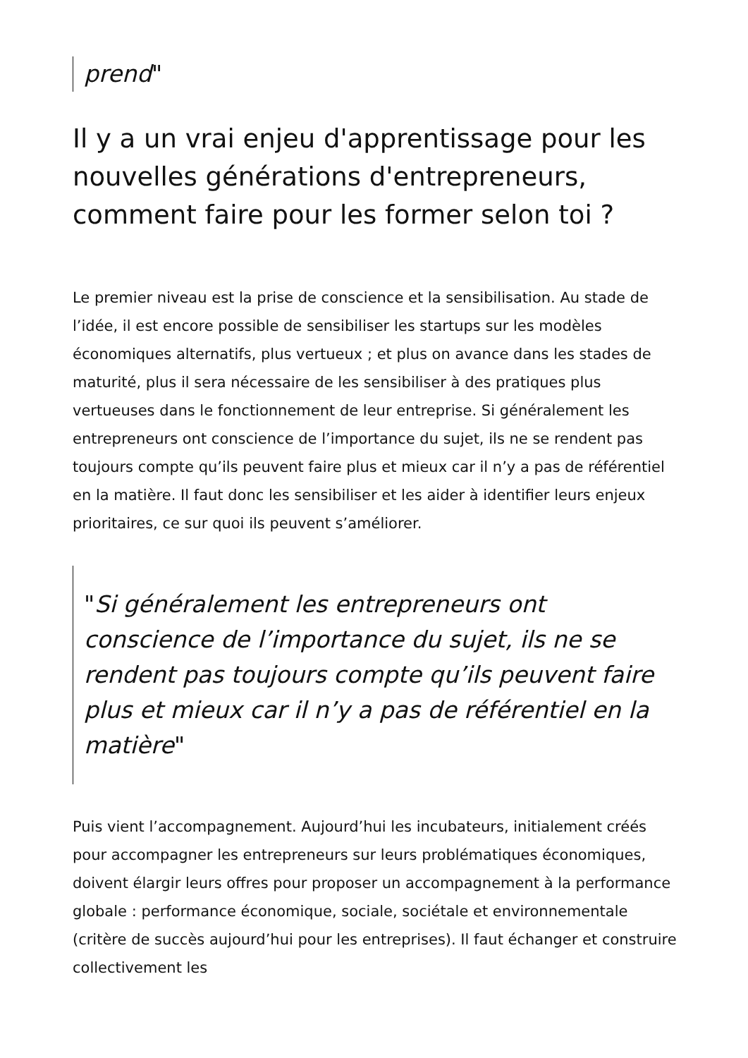prend"
Il y a un vrai enjeu d'apprentissage pour les nouvelles générations d'entrepreneurs, comment faire pour les former selon toi ?
Le premier niveau est la prise de conscience et la sensibilisation. Au stade de l’idée, il est encore possible de sensibiliser les startups sur les modèles économiques alternatifs, plus vertueux ; et plus on avance dans les stades de maturité, plus il sera nécessaire de les sensibiliser à des pratiques plus vertueuses dans le fonctionnement de leur entreprise. Si généralement les entrepreneurs ont conscience de l’importance du sujet, ils ne se rendent pas toujours compte qu’ils peuvent faire plus et mieux car il n’y a pas de référentiel en la matière. Il faut donc les sensibiliser et les aider à identifier leurs enjeux prioritaires, ce sur quoi ils peuvent s’améliorer.
"Si généralement les entrepreneurs ont conscience de l’importance du sujet, ils ne se rendent pas toujours compte qu’ils peuvent faire plus et mieux car il n’y a pas de référentiel en la matière"
Puis vient l’accompagnement. Aujourd’hui les incubateurs, initialement créés pour accompagner les entrepreneurs sur leurs problématiques économiques, doivent élargir leurs offres pour proposer un accompagnement à la performance globale : performance économique, sociale, sociétale et environnementale (critère de succès aujourd’hui pour les entreprises). Il faut échanger et construire collectivement les